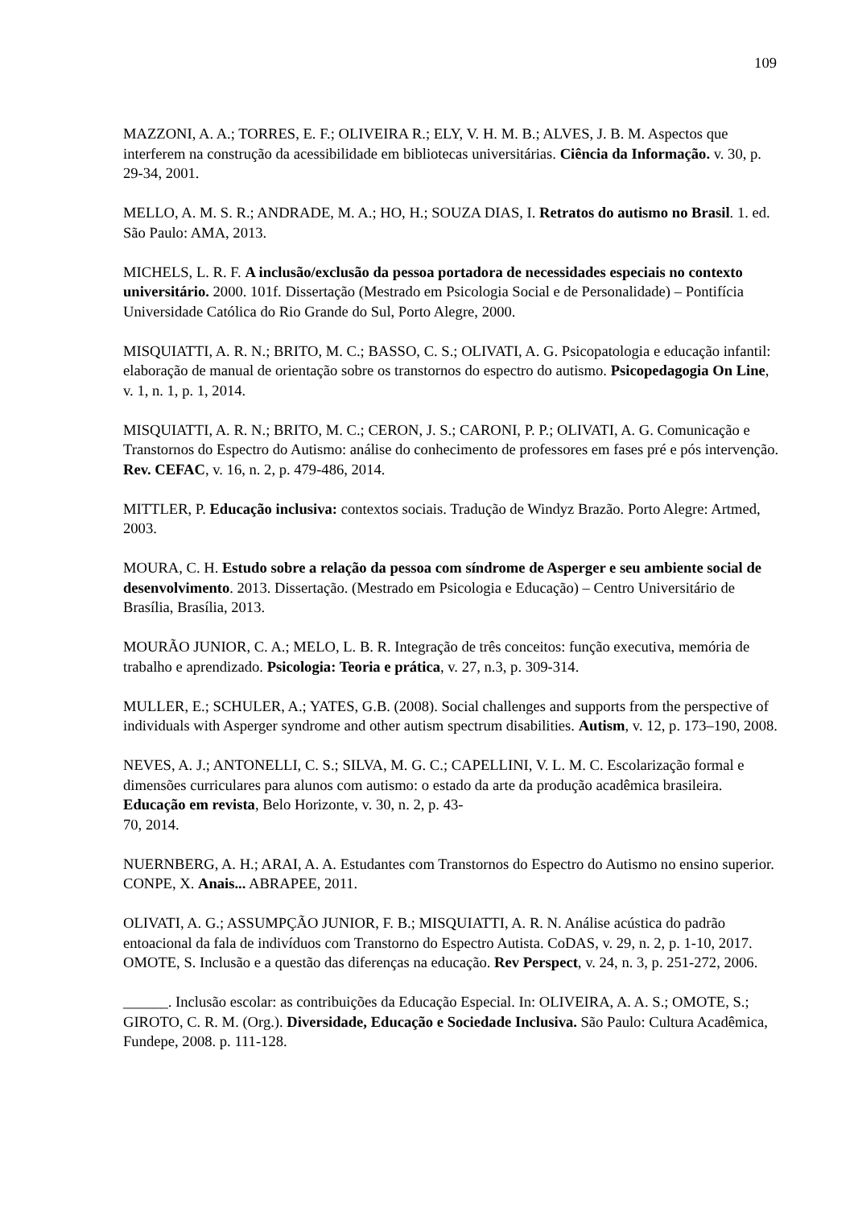109
MAZZONI, A. A.; TORRES, E. F.; OLIVEIRA R.; ELY, V. H. M. B.; ALVES, J. B. M. Aspectos que interferem na construção da acessibilidade em bibliotecas universitárias. Ciência da Informação. v. 30, p. 29-34, 2001.
MELLO, A. M. S. R.; ANDRADE, M. A.; HO, H.; SOUZA DIAS, I. Retratos do autismo no Brasil. 1. ed. São Paulo: AMA, 2013.
MICHELS, L. R. F. A inclusão/exclusão da pessoa portadora de necessidades especiais no contexto universitário. 2000. 101f. Dissertação (Mestrado em Psicologia Social e de Personalidade) – Pontifícia Universidade Católica do Rio Grande do Sul, Porto Alegre, 2000.
MISQUIATTI, A. R. N.; BRITO, M. C.; BASSO, C. S.; OLIVATI, A. G. Psicopatologia e educação infantil: elaboração de manual de orientação sobre os transtornos do espectro do autismo. Psicopedagogia On Line, v. 1, n. 1, p. 1, 2014.
MISQUIATTI, A. R. N.; BRITO, M. C.; CERON, J. S.; CARONI, P. P.; OLIVATI, A. G. Comunicação e Transtornos do Espectro do Autismo: análise do conhecimento de professores em fases pré e pós intervenção. Rev. CEFAC, v. 16, n. 2, p. 479-486, 2014.
MITTLER, P. Educação inclusiva: contextos sociais. Tradução de Windyz Brazão. Porto Alegre: Artmed, 2003.
MOURA, C. H. Estudo sobre a relação da pessoa com síndrome de Asperger e seu ambiente social de desenvolvimento. 2013. Dissertação. (Mestrado em Psicologia e Educação) – Centro Universitário de Brasília, Brasília, 2013.
MOURÃO JUNIOR, C. A.; MELO, L. B. R. Integração de três conceitos: função executiva, memória de trabalho e aprendizado. Psicologia: Teoria e prática, v. 27, n.3, p. 309-314.
MULLER, E.; SCHULER, A.; YATES, G.B. (2008). Social challenges and supports from the perspective of individuals with Asperger syndrome and other autism spectrum disabilities. Autism, v. 12, p. 173–190, 2008.
NEVES, A. J.; ANTONELLI, C. S.; SILVA, M. G. C.; CAPELLINI, V. L. M. C. Escolarização formal e dimensões curriculares para alunos com autismo: o estado da arte da produção acadêmica brasileira. Educação em revista, Belo Horizonte, v. 30, n. 2, p. 43-
70, 2014.
NUERNBERG, A. H.; ARAI, A. A. Estudantes com Transtornos do Espectro do Autismo no ensino superior. CONPE, X. Anais... ABRAPEE, 2011.
OLIVATI, A. G.; ASSUMPÇÃO JUNIOR, F. B.; MISQUIATTI, A. R. N. Análise acústica do padrão entoacional da fala de indivíduos com Transtorno do Espectro Autista. CoDAS, v. 29, n. 2, p. 1-10, 2017.
OMOTE, S. Inclusão e a questão das diferenças na educação. Rev Perspect, v. 24, n. 3, p. 251-272, 2006.
______. Inclusão escolar: as contribuições da Educação Especial. In: OLIVEIRA, A. A. S.; OMOTE, S.; GIROTO, C. R. M. (Org.). Diversidade, Educação e Sociedade Inclusiva. São Paulo: Cultura Acadêmica, Fundepe, 2008. p. 111-128.